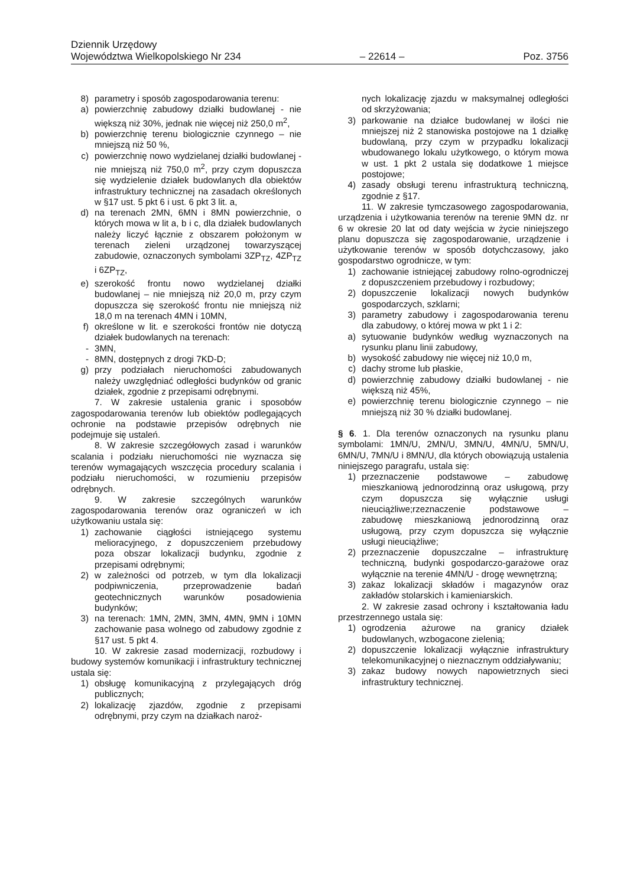Dziennik Urzędowy
Województwa Wielkopolskiego Nr 234 – 22614 – Poz. 3756
8) parametry i sposób zagospodarowania terenu:
a) powierzchnię zabudowy działki budowlanej - nie większą niż 30%, jednak nie więcej niż 250,0 m<sup>2</sup>,
b) powierzchnię terenu biologicznie czynnego – nie mniejszą niż 50 %,
c) powierzchnię nowo wydzielanej działki budowlanej - nie mniejszą niż 750,0 m<sup>2</sup>, przy czym dopuszcza się wydzielenie działek budowlanych dla obiektów infrastruktury technicznej na zasadach określonych w §17 ust. 5 pkt 6 i ust. 6 pkt 3 lit. a,
d) na terenach 2MN, 6MN i 8MN powierzchnie, o których mowa w lit a, b i c, dla działek budowlanych należy liczyć łącznie z obszarem położonym w terenach zieleni urządzonej towarzyszącej zabudowie, oznaczonych symbolami 3ZP<sub>TZ</sub>, 4ZP<sub>TZ</sub> i 6ZP<sub>TZ</sub>,
e) szerokość frontu nowo wydzielanej działki budowlanej – nie mniejszą niż 20,0 m, przy czym dopuszcza się szerokość frontu nie mniejszą niż 18,0 m na terenach 4MN i 10MN,
f) określone w lit. e szerokości frontów nie dotyczą działek budowlanych na terenach:
- 3MN,
- 8MN, dostępnych z drogi 7KD-D;
g) przy podziałach nieruchomości zabudowanych należy uwzględniać odległości budynków od granic działek, zgodnie z przepisami odrębnymi.
7. W zakresie ustalenia granic i sposobów zagospodarowania terenów lub obiektów podlegających ochronie na podstawie przepisów odrębnych nie podejmuje się ustaleń.
8. W zakresie szczegółowych zasad i warunków scalania i podziału nieruchomości nie wyznacza się terenów wymagających wszczęcia procedury scalania i podziału nieruchomości, w rozumieniu przepisów odrębnych.
9. W zakresie szczególnych warunków zagospodarowania terenów oraz ograniczeń w ich użytkowaniu ustala się:
1) zachowanie ciągłości istniejącego systemu melioracyjnego, z dopuszczeniem przebudowy poza obszar lokalizacji budynku, zgodnie z przepisami odrębnymi;
2) w zależności od potrzeb, w tym dla lokalizacji podpiwniczenia, przeprowadzenie badań geotechnicznych warunków posadowienia budynków;
3) na terenach: 1MN, 2MN, 3MN, 4MN, 9MN i 10MN zachowanie pasa wolnego od zabudowy zgodnie z §17 ust. 5 pkt 4.
10. W zakresie zasad modernizacji, rozbudowy i budowy systemów komunikacji i infrastruktury technicznej ustala się:
1) obsługę komunikacyjną z przylegających dróg publicznych;
2) lokalizację zjazdów, zgodnie z przepisami odrębnymi, przy czym na działkach naroż-
nych lokalizację zjazdu w maksymalnej odległości od skrzyżowania;
3) parkowanie na działce budowlanej w ilości nie mniejszej niż 2 stanowiska postojowe na 1 działkę budowlaną, przy czym w przypadku lokalizacji wbudowanego lokalu użytkowego, o którym mowa w ust. 1 pkt 2 ustala się dodatkowe 1 miejsce postojowe;
4) zasady obsługi terenu infrastrukturą techniczną, zgodnie z §17.
11. W zakresie tymczasowego zagospodarowania, urządzenia i użytkowania terenów na terenie 9MN dz. nr 6 w okresie 20 lat od daty wejścia w życie niniejszego planu dopuszcza się zagospodarowanie, urządzenie i użytkowanie terenów w sposób dotychczasowy, jako gospodarstwo ogrodnicze, w tym:
1) zachowanie istniejącej zabudowy rolno-ogrodniczej z dopuszczeniem przebudowy i rozbudowy;
2) dopuszczenie lokalizacji nowych budynków gospodarczych, szklarni;
3) parametry zabudowy i zagospodarowania terenu dla zabudowy, o której mowa w pkt 1 i 2:
a) sytuowanie budynków według wyznaczonych na rysunku planu linii zabudowy,
b) wysokość zabudowy nie więcej niż 10,0 m,
c) dachy strome lub płaskie,
d) powierzchnię zabudowy działki budowlanej - nie większą niż 45%,
e) powierzchnię terenu biologicznie czynnego – nie mniejszą niż 30 % działki budowlanej.
§ 6. 1. Dla terenów oznaczonych na rysunku planu symbolami: 1MN/U, 2MN/U, 3MN/U, 4MN/U, 5MN/U, 6MN/U, 7MN/U i 8MN/U, dla których obowiązują ustalenia niniejszego paragrafu, ustala się:
1) przeznaczenie podstawowe – zabudowę mieszkaniową jednorodzinną oraz usługową, przy czym dopuszcza się wyłącznie usługi nieuciążliwe;rzeznaczenie podstawowe – zabudowę mieszkaniową jednorodzinną oraz usługową, przy czym dopuszcza się wyłącznie usługi nieuciążliwe;
2) przeznaczenie dopuszczalne – infrastrukturę techniczną, budynki gospodarczo-garażowe oraz wyłącznie na terenie 4MN/U - drogę wewnętrzną;
3) zakaz lokalizacji składów i magazynów oraz zakładów stolarskich i kamieniarskich.
2. W zakresie zasad ochrony i kształtowania ładu przestrzennego ustala się:
1) ogrodzenia ażurowe na granicy działek budowlanych, wzbogacone zielenią;
2) dopuszczenie lokalizacji wyłącznie infrastruktury telekomunikacyjnej o nieznacznym oddziaływaniu;
3) zakaz budowy nowych napowietrznych sieci infrastruktury technicznej.